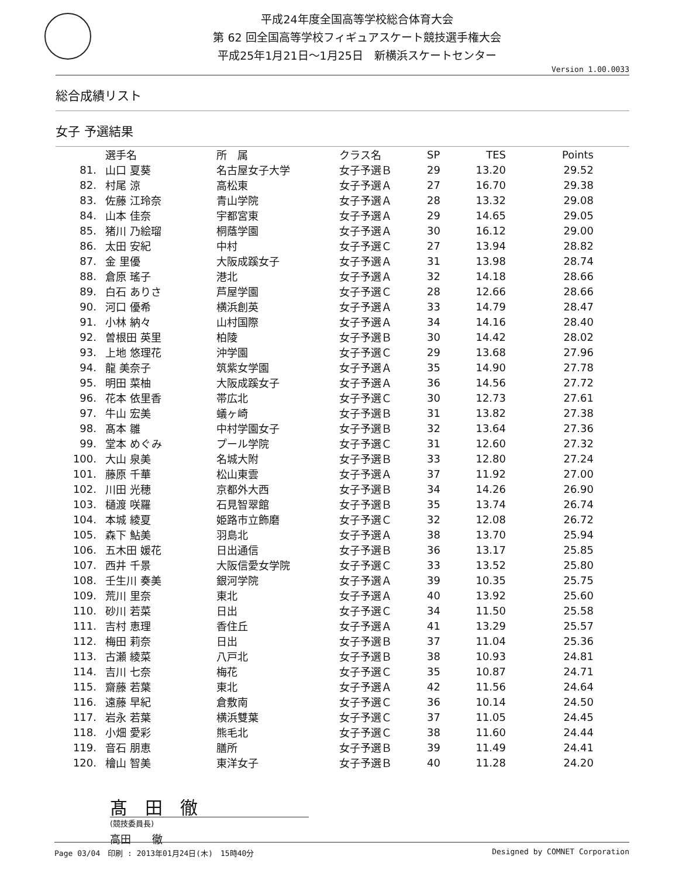平成24年度全国高等学校総合体育大会
第 62 回全国高等学校フィギュアスケート競技選手権大会
平成25年1月21日～1月25日　新横浜スケートセンター
Version 1.00.0033
総合成績リスト
女子 予選結果
| | 選手名 | 所 属 | クラス名 | SP | TES | Points |
| --- | --- | --- | --- | --- | --- | --- |
| 81. | 山口 夏葵 | 名古屋女子大学 | 女子予選Ｂ | 29 | 13.20 | 29.52 |
| 82. | 村尾 涼 | 高松東 | 女子予選Ａ | 27 | 16.70 | 29.38 |
| 83. | 佐藤 江玲奈 | 青山学院 | 女子予選Ａ | 28 | 13.32 | 29.08 |
| 84. | 山本 佳奈 | 宇都宮東 | 女子予選Ａ | 29 | 14.65 | 29.05 |
| 85. | 猪川 乃絵瑠 | 桐蔭学園 | 女子予選Ａ | 30 | 16.12 | 29.00 |
| 86. | 太田 安紀 | 中村 | 女子予選Ｃ | 27 | 13.94 | 28.82 |
| 87. | 金 里優 | 大阪成蹊女子 | 女子予選Ａ | 31 | 13.98 | 28.74 |
| 88. | 倉原 瑤子 | 港北 | 女子予選Ａ | 32 | 14.18 | 28.66 |
| 89. | 白石 ありさ | 芦屋学園 | 女子予選Ｃ | 28 | 12.66 | 28.66 |
| 90. | 河口 優希 | 横浜創英 | 女子予選Ａ | 33 | 14.79 | 28.47 |
| 91. | 小林 納々 | 山村国際 | 女子予選Ａ | 34 | 14.16 | 28.40 |
| 92. | 曽根田 英里 | 柏陵 | 女子予選Ｂ | 30 | 14.42 | 28.02 |
| 93. | 上地 悠理花 | 沖学園 | 女子予選Ｃ | 29 | 13.68 | 27.96 |
| 94. | 龍 美奈子 | 筑紫女学園 | 女子予選Ａ | 35 | 14.90 | 27.78 |
| 95. | 明田 菜柚 | 大阪成蹊女子 | 女子予選Ａ | 36 | 14.56 | 27.72 |
| 96. | 花本 依里香 | 帯広北 | 女子予選Ｃ | 30 | 12.73 | 27.61 |
| 97. | 牛山 宏美 | 蟻ヶ崎 | 女子予選Ｂ | 31 | 13.82 | 27.38 |
| 98. | 髙本 雛 | 中村学園女子 | 女子予選Ｂ | 32 | 13.64 | 27.36 |
| 99. | 堂本 めぐみ | プール学院 | 女子予選Ｃ | 31 | 12.60 | 27.32 |
| 100. | 大山 泉美 | 名城大附 | 女子予選Ｂ | 33 | 12.80 | 27.24 |
| 101. | 藤原 千華 | 松山東雲 | 女子予選Ａ | 37 | 11.92 | 27.00 |
| 102. | 川田 光穂 | 京都外大西 | 女子予選Ｂ | 34 | 14.26 | 26.90 |
| 103. | 樋渡 咲羅 | 石見智翠館 | 女子予選Ｂ | 35 | 13.74 | 26.74 |
| 104. | 本城 綾夏 | 姫路市立飾磨 | 女子予選Ｃ | 32 | 12.08 | 26.72 |
| 105. | 森下 鮎美 | 羽島北 | 女子予選Ａ | 38 | 13.70 | 25.94 |
| 106. | 五木田 媛花 | 日出通信 | 女子予選Ｂ | 36 | 13.17 | 25.85 |
| 107. | 西井 千景 | 大阪信愛女学院 | 女子予選Ｃ | 33 | 13.52 | 25.80 |
| 108. | 壬生川 奏美 | 銀河学院 | 女子予選Ａ | 39 | 10.35 | 25.75 |
| 109. | 荒川 里奈 | 東北 | 女子予選Ａ | 40 | 13.92 | 25.60 |
| 110. | 砂川 若菜 | 日出 | 女子予選Ｃ | 34 | 11.50 | 25.58 |
| 111. | 吉村 恵理 | 香住丘 | 女子予選Ａ | 41 | 13.29 | 25.57 |
| 112. | 梅田 莉奈 | 日出 | 女子予選Ｂ | 37 | 11.04 | 25.36 |
| 113. | 古瀬 綾菜 | 八戸北 | 女子予選Ｂ | 38 | 10.93 | 24.81 |
| 114. | 吉川 七奈 | 梅花 | 女子予選Ｃ | 35 | 10.87 | 24.71 |
| 115. | 齋藤 若葉 | 東北 | 女子予選Ａ | 42 | 11.56 | 24.64 |
| 116. | 遠藤 早紀 | 倉敷南 | 女子予選Ｃ | 36 | 10.14 | 24.50 |
| 117. | 岩永 若葉 | 横浜雙葉 | 女子予選Ｃ | 37 | 11.05 | 24.45 |
| 118. | 小畑 愛彩 | 熊毛北 | 女子予選Ｃ | 38 | 11.60 | 24.44 |
| 119. | 音石 朋恵 | 膳所 | 女子予選Ｂ | 39 | 11.49 | 24.41 |
| 120. | 檜山 智美 | 東洋女子 | 女子予選Ｂ | 40 | 11.28 | 24.20 |
髙　田　徹
(競技委員長)
高田　　徹
Page 03/04　印刷 : 2013年01月24日(木)　15時40分 Designed by COMNET Corporation